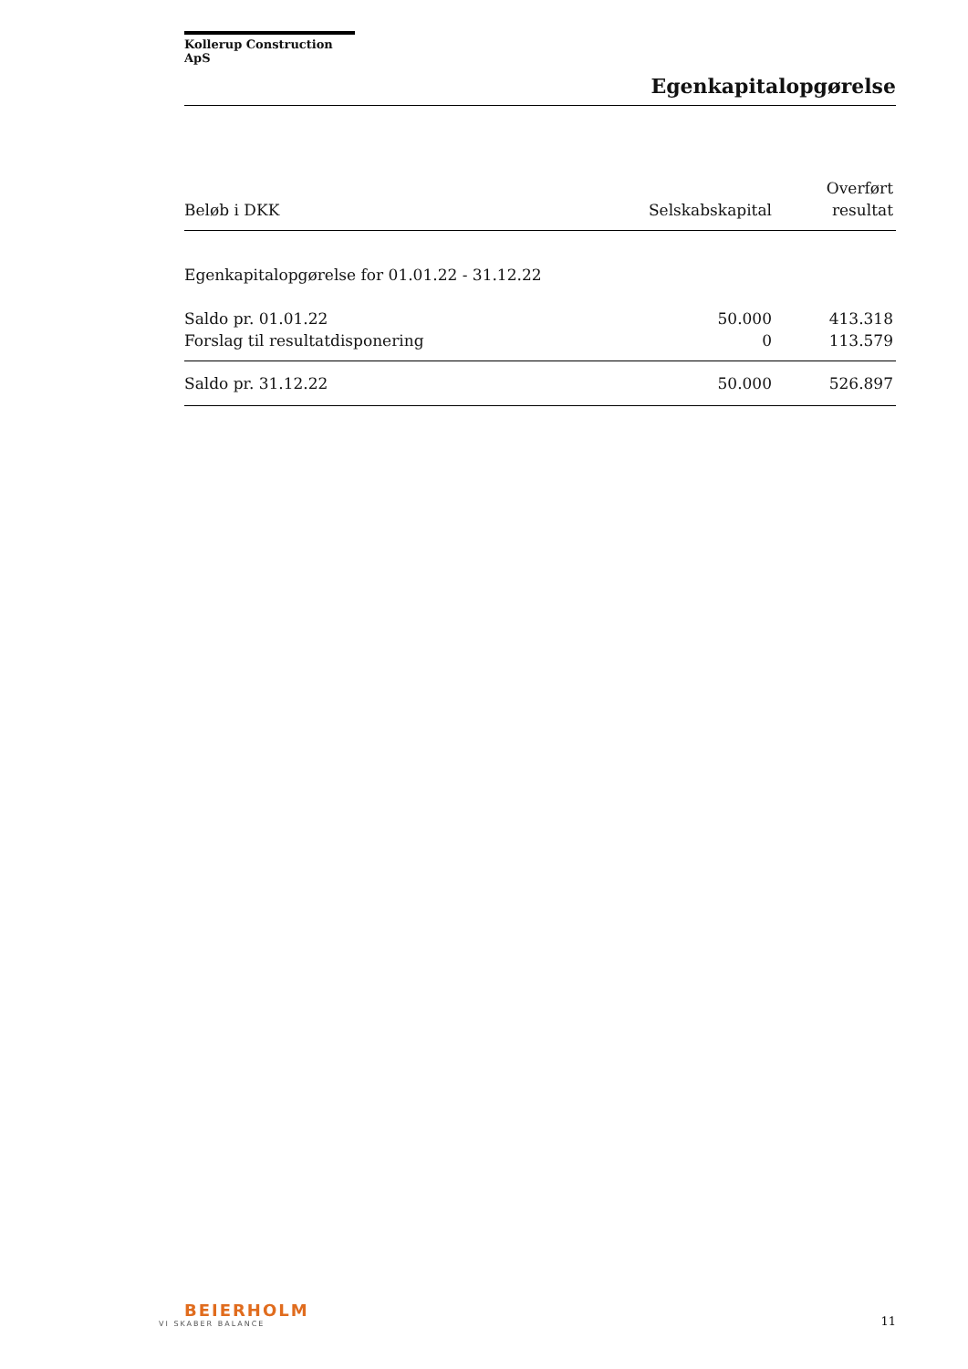Kollerup Construction ApS
Egenkapitalopgørelse
| Beløb i DKK | Selskabskapital | Overført resultat |
| --- | --- | --- |
| Egenkapitalopgørelse for 01.01.22 - 31.12.22 | | |
| Saldo pr. 01.01.22 | 50.000 | 413.318 |
| Forslag til resultatdisponering | 0 | 113.579 |
| Saldo pr. 31.12.22 | 50.000 | 526.897 |
BEIERHOLM
VI SKABER BALANCE
11